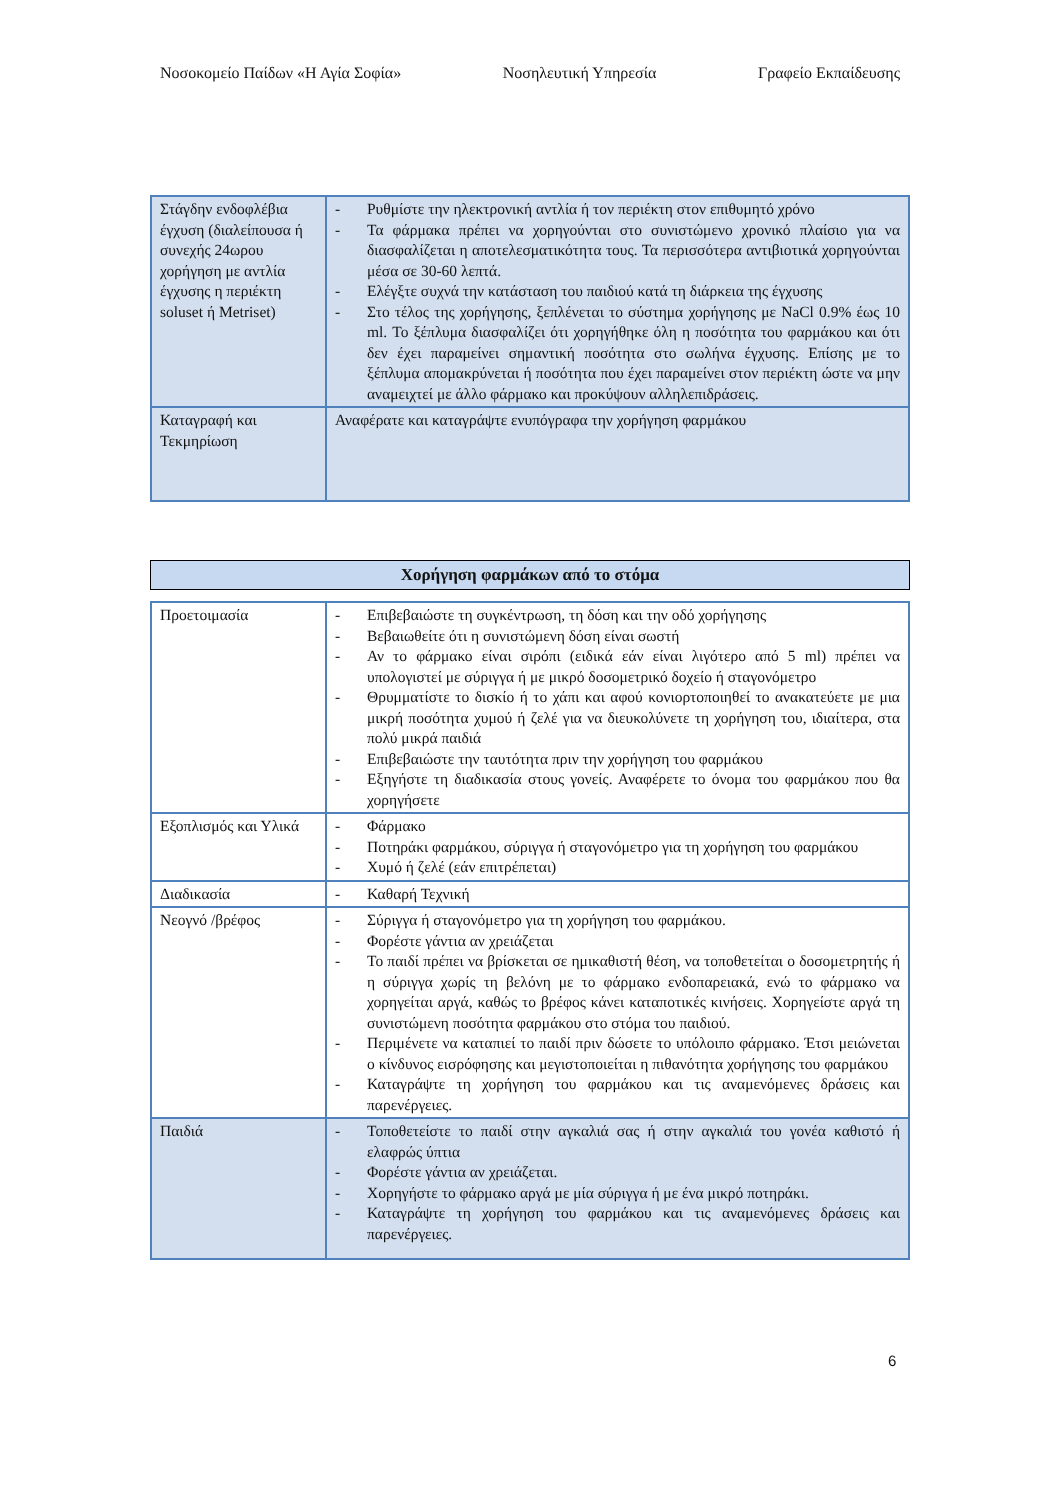Νοσοκομείο Παίδων «Η Αγία Σοφία» Νοσηλευτική Υπηρεσία Γραφείο Εκπαίδευσης
| Στάγδην ενδοφλέβια έγχυση (διαλείπουσα ή συνεχής 24ωρου χορήγηση με αντλία έγχυσης η περιέκτη soluset ή Metriset) | - Ρυθμίστε την ηλεκτρονική αντλία ή τον περιέκτη στον επιθυμητό χρόνο - Τα φάρμακα πρέπει να χορηγούνται στο συνιστώμενο χρονικό πλαίσιο για να διασφαλίζεται η αποτελεσματικότητα τους. Τα περισσότερα αντιβιοτικά χορηγούνται μέσα σε 30-60 λεπτά. - Ελέγξτε συχνά την κατάσταση του παιδιού κατά τη διάρκεια της έγχυσης - Στο τέλος της χορήγησης, ξεπλένεται το σύστημα χορήγησης με NaCl 0.9% έως 10 ml. Το ξέπλυμα διασφαλίζει ότι χορηγήθηκε όλη η ποσότητα του φαρμάκου και ότι δεν έχει παραμείνει σημαντική ποσότητα στο σωλήνα έγχυσης. Επίσης με το ξέπλυμα απομακρύνεται ή ποσότητα που έχει παραμείνει στον περιέκτη ώστε να μην αναμειχτεί με άλλο φάρμακο και προκύψουν αλληλεπιδράσεις. |
| Καταγραφή και Τεκμηρίωση | Αναφέρατε και καταγράψτε ενυπόγραφα την χορήγηση φαρμάκου |
Χορήγηση φαρμάκων από το στόμα
| Προετοιμασία | - Επιβεβαιώστε τη συγκέντρωση, τη δόση και την οδό χορήγησης - Βεβαιωθείτε ότι η συνιστώμενη δόση είναι σωστή - Αν το φάρμακο είναι σιρόπι (ειδικά εάν είναι λιγότερο από 5 ml) πρέπει να υπολογιστεί με σύριγγα ή με μικρό δοσομετρικό δοχείο ή σταγονόμετρο - Θρυμματίστε το δισκίο ή το χάπι και αφού κονιορτοποιηθεί το ανακατεύετε με μια μικρή ποσότητα χυμού ή ζελέ για να διευκολύνετε τη χορήγηση του, ιδιαίτερα, στα πολύ μικρά παιδιά - Επιβεβαιώστε την ταυτότητα πριν την χορήγηση του φαρμάκου - Εξηγήστε τη διαδικασία στους γονείς. Αναφέρετε το όνομα του φαρμάκου που θα χορηγήσετε |
| Εξοπλισμός και Υλικά | - Φάρμακο - Ποτηράκι φαρμάκου, σύριγγα ή σταγονόμετρο για τη χορήγηση του φαρμάκου - Χυμό ή ζελέ (εάν επιτρέπεται) |
| Διαδικασία | - Καθαρή Τεχνική |
| Νεογνό /βρέφος | - Σύριγγα ή σταγονόμετρο για τη χορήγηση του φαρμάκου. - Φορέστε γάντια αν χρειάζεται - Το παιδί πρέπει να βρίσκεται σε ημικαθιστή θέση, να τοποθετείται ο δοσομετρητής ή η σύριγγα χωρίς τη βελόνη με το φάρμακο ενδοπαρειακά, ενώ το φάρμακο να χορηγείται αργά, καθώς το βρέφος κάνει καταποτικές κινήσεις. Χορηγείστε αργά τη συνιστώμενη ποσότητα φαρμάκου στο στόμα του παιδιού. - Περιμένετε να καταπιεί το παιδί πριν δώσετε το υπόλοιπο φάρμακο. Έτσι μειώνεται ο κίνδυνος εισρόφησης και μεγιστοποιείται η πιθανότητα χορήγησης του φαρμάκου - Καταγράψτε τη χορήγηση του φαρμάκου και τις αναμενόμενες δράσεις και παρενέργειες. |
| Παιδιά | - Τοποθετείστε το παιδί στην αγκαλιά σας ή στην αγκαλιά του γονέα καθιστό ή ελαφρώς ύπτια - Φορέστε γάντια αν χρειάζεται. - Χορηγήστε το φάρμακο αργά με μία σύριγγα ή με ένα μικρό ποτηράκι. - Καταγράψτε τη χορήγηση του φαρμάκου και τις αναμενόμενες δράσεις και παρενέργειες. |
6